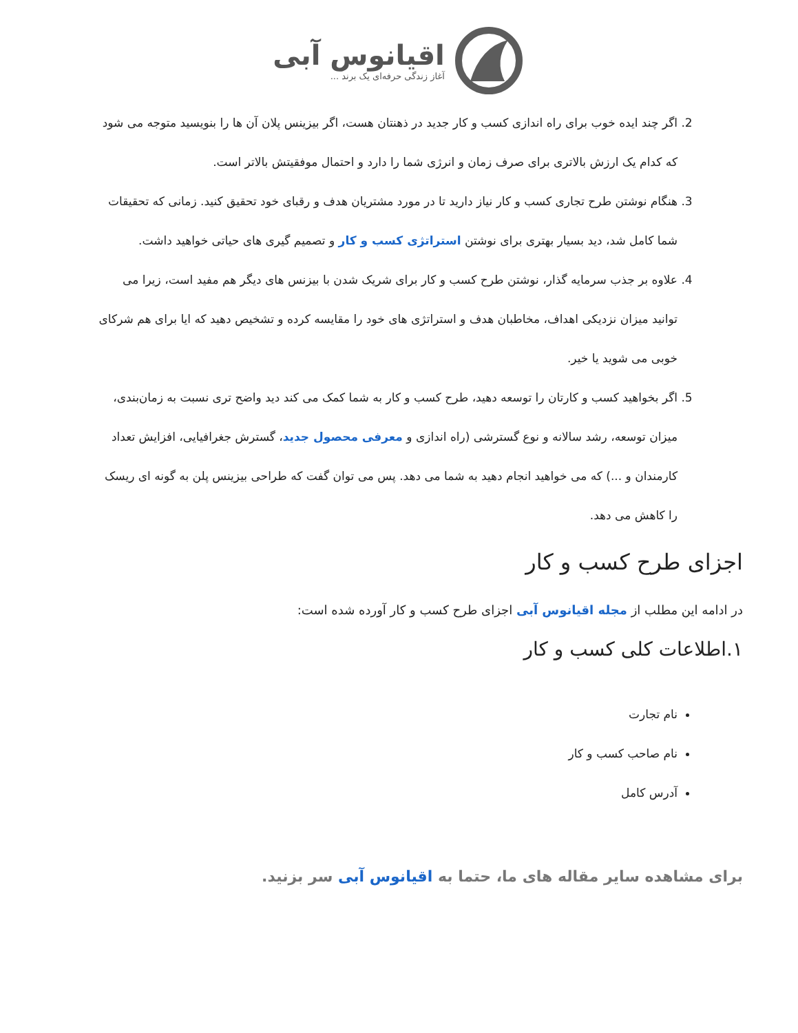اقیانوس آبی
آغاز زندگی حرفه‌ای یک برند ...
2. اگر چند ایده خوب برای راه اندازی کسب و کار جدید در ذهنتان هست، اگر بیزینس پلان آن ها را بنویسید متوجه می شود که کدام یک ارزش بالاتری برای صرف زمان و انرژی شما را دارد و احتمال موفقیتش بالاتر است.
3. هنگام نوشتن طرح تجاری کسب و کار نیاز دارید تا در مورد مشتریان هدف و رقبای خود تحقیق کنید. زمانی که تحقیقات شما کامل شد، دید بسیار بهتری برای نوشتن استراتژی کسب و کار و تصمیم گیری های حیاتی خواهید داشت.
4. علاوه بر جذب سرمایه گذار، نوشتن طرح کسب و کار برای شریک شدن با بیزنس های دیگر هم مفید است، زیرا می توانید میزان نزدیکی اهداف، مخاطبان هدف و استراتژی های خود را مقایسه کرده و تشخیص دهید که ایا برای هم شرکای خوبی می شوید یا خیر.
5. اگر بخواهید کسب و کارتان را توسعه دهید، طرح کسب و کار به شما کمک می کند دید واضح تری نسبت به زمان‌بندی، میزان توسعه، رشد سالانه و نوع گسترشی (راه اندازی و معرفی محصول جدید، گسترش جغرافیایی، افزایش تعداد کارمندان و ...) که می خواهید انجام دهید به شما می دهد. پس می توان گفت که طراحی بیزینس پلن به گونه ای ریسک را کاهش می دهد.
اجزای طرح کسب و کار
در ادامه این مطلب از مجله اقیانوس آبی اجزای طرح کسب و کار آورده شده است:
۱.اطلاعات کلی کسب و کار
نام تجارت
نام صاحب کسب و کار
آدرس کامل
برای مشاهده سایر مقاله های ما، حتما به اقیانوس آبی سر بزنید.